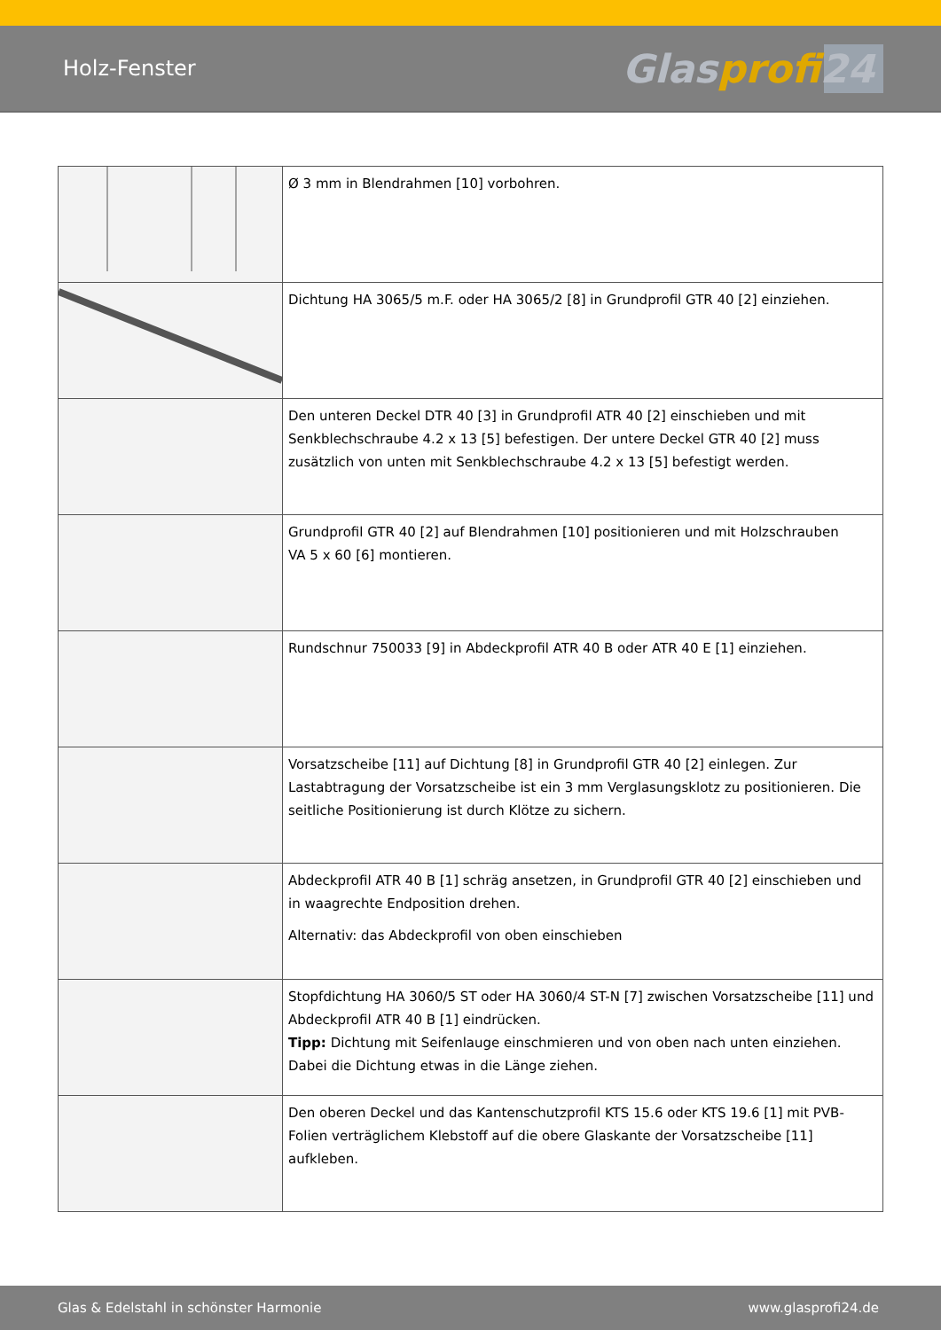Holz-Fenster
Glasprofi24
| | Ø 3 mm in Blendrahmen [10] vorbohren. |
| | Dichtung HA 3065/5 m.F. oder HA 3065/2 [8] in Grundprofil GTR 40 [2] einziehen. |
| | Den unteren Deckel DTR 40 [3] in Grundprofil ATR 40 [2] einschieben und mit Senkblech­schraube 4.2 x 13 [5] befestigen. Der untere Deckel GTR 40 [2] muss zusätzlich von unten mit Senkblechschraube 4.2 x 13 [5] befestigt werden. |
| | Grundprofil GTR 40 [2] auf Blendrahmen [10] positionieren und mit Holzschrauben VA 5 x 60 [6] montieren. |
| | Rundschnur 750033 [9] in Abdeckprofil ATR 40 B oder ATR 40 E [1] einziehen. |
| | Vorsatzscheibe [11] auf Dichtung [8] in Grundprofil GTR 40 [2] einlegen. Zur Lastabtragung der Vorsatzscheibe ist ein 3 mm Verglasungsklotz zu positionieren. Die seitliche Positionie­rung ist durch Klötze zu sichern. |
| | Abdeckprofil ATR 40 B [1] schräg ansetzen, in Grundprofil GTR 40 [2] einschieben und in waagrechte Endposition drehen. Alternativ: das Abdeckprofil von oben einschieben |
| | Stopfdichtung HA 3060/5 ST oder HA 3060/4 ST-N [7] zwischen Vorsatzscheibe [11] und Abdeckprofil ATR 40 B [1] eindrücken. Tipp: Dichtung mit Seifenlauge einschmieren und von oben nach unten einziehen. Dabei die Dichtung etwas in die Länge ziehen. |
| | Den oberen Deckel und das Kantenschutzprofil KTS 15.6 oder KTS 19.6 [1] mit PVB-Folien verträglichem Klebstoff auf die obere Glaskante der Vorsatzscheibe [11] aufkleben. |
Glas & Edelstahl in schönster Harmonie www.glasprofi24.de